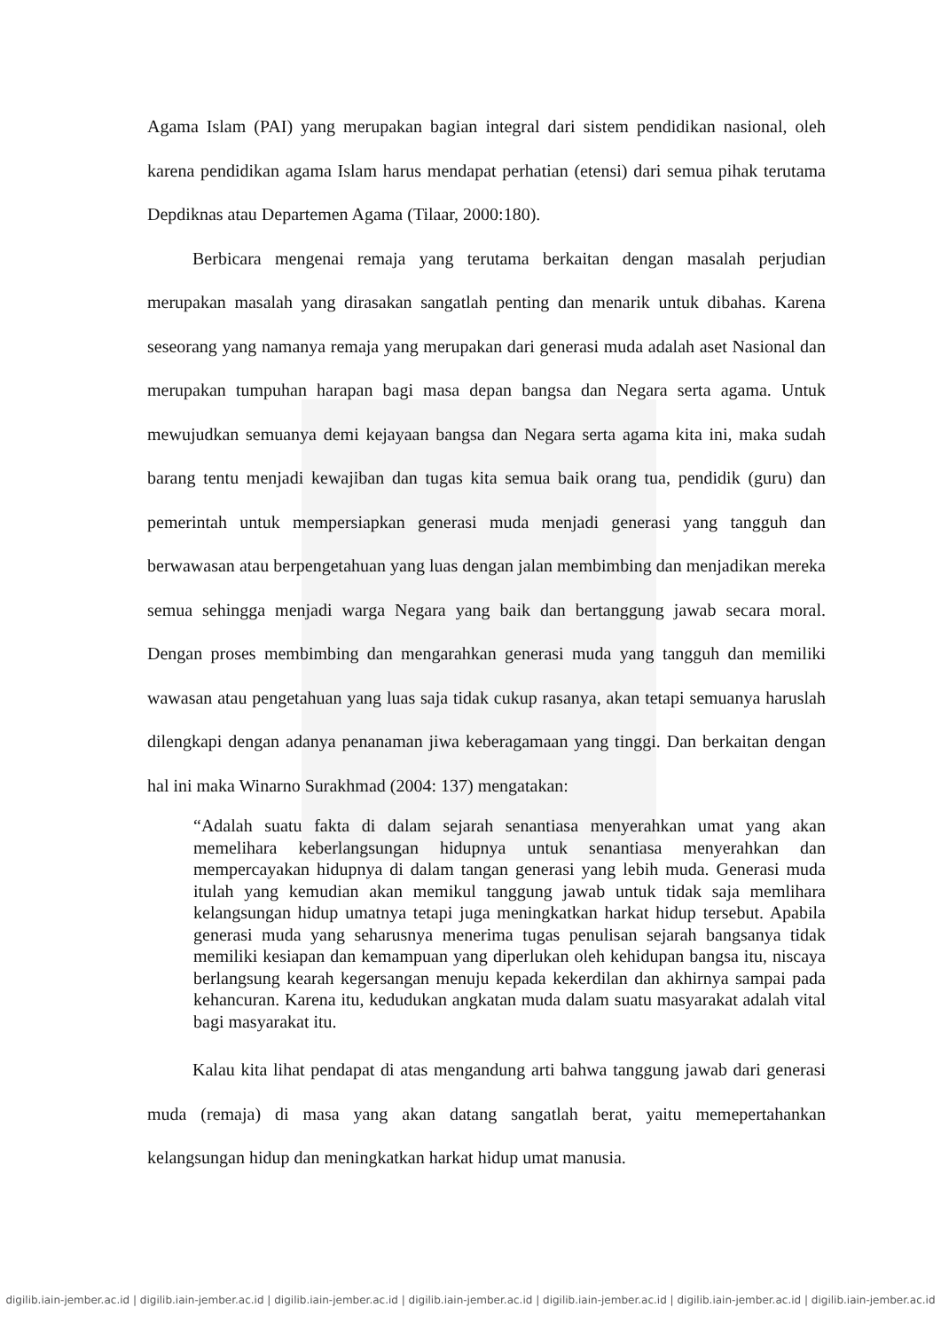Agama Islam (PAI) yang merupakan bagian integral dari sistem pendidikan nasional, oleh karena pendidikan agama Islam harus mendapat perhatian (etensi) dari semua pihak terutama Depdiknas atau Departemen Agama (Tilaar, 2000:180).
Berbicara mengenai remaja yang terutama berkaitan dengan masalah perjudian merupakan masalah yang dirasakan sangatlah penting dan menarik untuk dibahas. Karena seseorang yang namanya remaja yang merupakan dari generasi muda adalah aset Nasional dan merupakan tumpuhan harapan bagi masa depan bangsa dan Negara serta agama. Untuk mewujudkan semuanya demi kejayaan bangsa dan Negara serta agama kita ini, maka sudah barang tentu menjadi kewajiban dan tugas kita semua baik orang tua, pendidik (guru) dan pemerintah untuk mempersiapkan generasi muda menjadi generasi yang tangguh dan berwawasan atau berpengetahuan yang luas dengan jalan membimbing dan menjadikan mereka semua sehingga menjadi warga Negara yang baik dan bertanggung jawab secara moral. Dengan proses membimbing dan mengarahkan generasi muda yang tangguh dan memiliki wawasan atau pengetahuan yang luas saja tidak cukup rasanya, akan tetapi semuanya haruslah dilengkapi dengan adanya penanaman jiwa keberagamaan yang tinggi. Dan berkaitan dengan hal ini maka Winarno Surakhmad (2004: 137) mengatakan:
“Adalah suatu fakta di dalam sejarah senantiasa menyerahkan umat yang akan memelihara keberlangsungan hidupnya untuk senantiasa menyerahkan dan mempercayakan hidupnya di dalam tangan generasi yang lebih muda. Generasi muda itulah yang kemudian akan memikul tanggung jawab untuk tidak saja memlihara kelangsungan hidup umatnya tetapi juga meningkatkan harkat hidup tersebut. Apabila generasi muda yang seharusnya menerima tugas penulisan sejarah bangsanya tidak memiliki kesiapan dan kemampuan yang diperlukan oleh kehidupan bangsa itu, niscaya berlangsung kearah kegersangan menuju kepada kekerdilan dan akhirnya sampai pada kehancuran. Karena itu, kedudukan angkatan muda dalam suatu masyarakat adalah vital bagi masyarakat itu.
Kalau kita lihat pendapat di atas mengandung arti bahwa tanggung jawab dari generasi muda (remaja) di masa yang akan datang sangatlah berat, yaitu memepertahankan kelangsungan hidup dan meningkatkan harkat hidup umat manusia.
digilib.iain-jember.ac.id | digilib.iain-jember.ac.id | digilib.iain-jember.ac.id | digilib.iain-jember.ac.id | digilib.iain-jember.ac.id | digilib.iain-jember.ac.id | digilib.iain-jember.ac.id